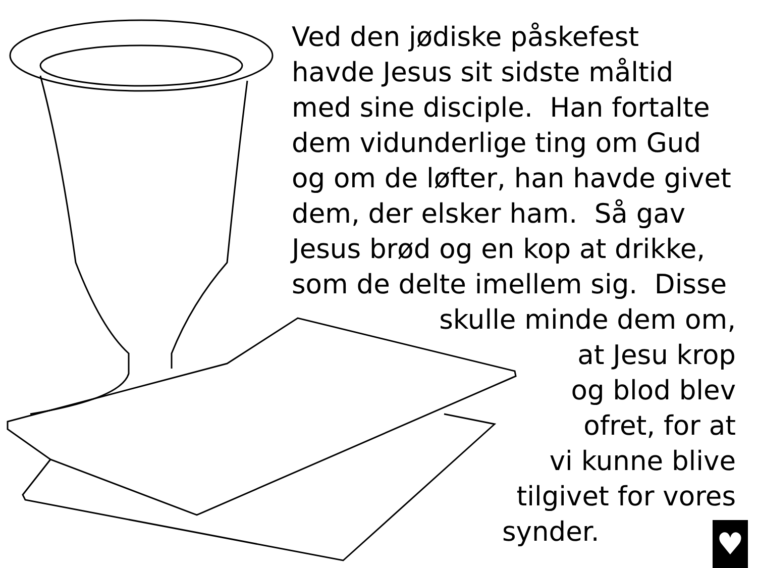Ved den jødiske påskefest
havde Jesus sit sidste måltid
med sine disciple. Han fortalte
dem vidunderlige ting om Gud
og om de løfter, han havde givet
dem, der elsker ham. Så gav
Jesus brød og en kop at drikke,
som de delte imellem sig. Disse
skulle minde dem om,
at Jesu krop
og blod blev
ofret, for at
vi kunne blive
tilgivet for vores
synder.
♥